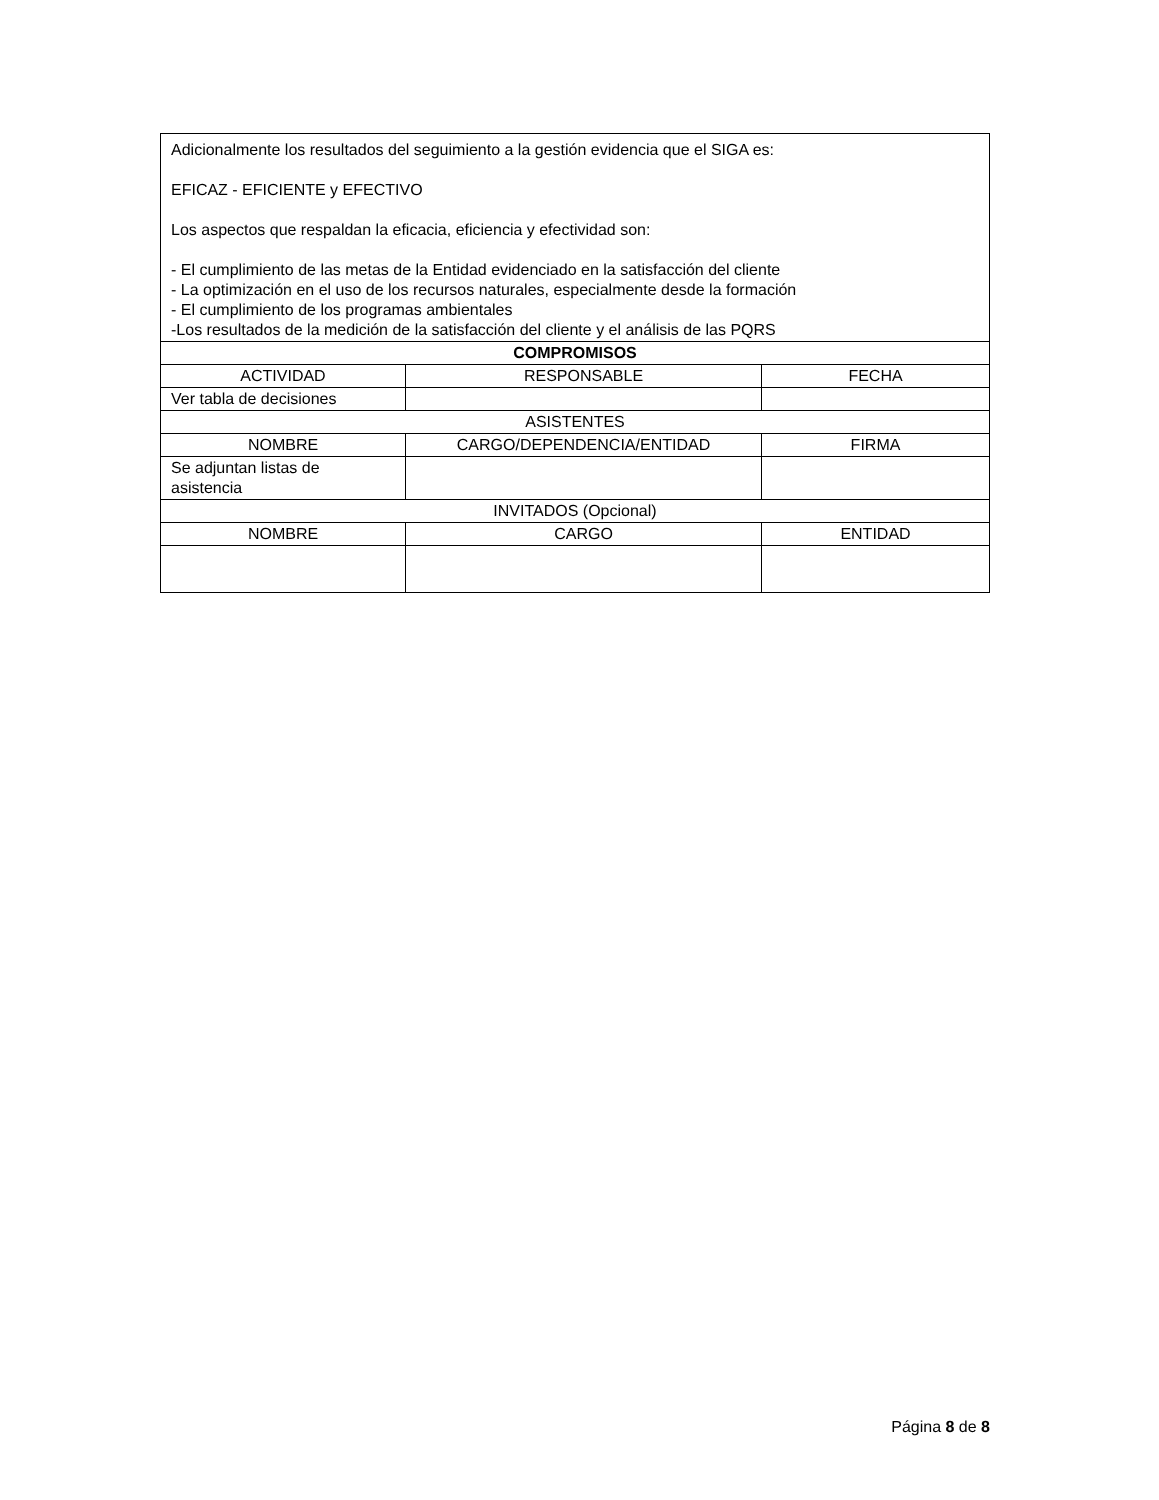| Adicionalmente los resultados del seguimiento a la gestión evidencia que el SIGA es: EFICAZ - EFICIENTE y EFECTIVO Los aspectos que respaldan la eficacia, eficiencia y efectividad son: - El cumplimiento de las metas de la Entidad evidenciado en la satisfacción del cliente - La optimización en el uso de los recursos naturales, especialmente desde la formación - El cumplimiento de los programas ambientales -Los resultados de la medición de la satisfacción del cliente y el análisis de las PQRS | | |
| COMPROMISOS | | |
| ACTIVIDAD | RESPONSABLE | FECHA |
| Ver tabla de decisiones | | |
| ASISTENTES | | |
| NOMBRE | CARGO/DEPENDENCIA/ENTIDAD | FIRMA |
| Se adjuntan listas de asistencia | | |
| INVITADOS (Opcional) | | |
| NOMBRE | CARGO | ENTIDAD |
Página 8 de 8